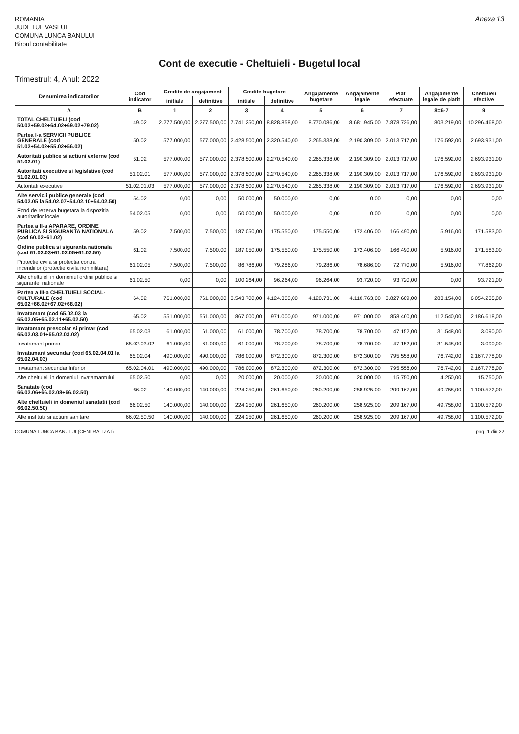ROMANIA
JUDETUL VASLUI
COMUNA LUNCA BANULUI
Biroul contabilitate
Anexa 13
Cont de executie - Cheltuieli - Bugetul local
Trimestrul: 4, Anul: 2022
| Denumirea indicatorilor | Cod indicator | Credite de angajament | | Credite bugetare | | Angajamente bugetare | Angajamente legale | Plati efectuate | Angajamente legale de platit | Cheltuieli efective |
| --- | --- | --- | --- | --- | --- | --- | --- | --- | --- | --- |
| | | initiale | definitive | initiale | definitive | | | | | |
| A | B | 1 | 2 | 3 | 4 | 5 | 6 | 7 | 8=6-7 | 9 |
| TOTAL CHELTUIELI (cod 50.02+59.02+64.02+69.02+79.02) | 49.02 | 2.277.500,00 | 2.277.500,00 | 7.741.250,00 | 8.828.858,00 | 8.770.086,00 | 8.681.945,00 | 7.878.726,00 | 803.219,00 | 10.296.468,00 |
| Partea I-a SERVICII PUBLICE GENERALE (cod 51.02+54.02+55.02+56.02) | 50.02 | 577.000,00 | 577.000,00 | 2.428.500,00 | 2.320.540,00 | 2.265.338,00 | 2.190.309,00 | 2.013.717,00 | 176.592,00 | 2.693.931,00 |
| Autoritati publice si actiuni externe (cod 51.02.01) | 51.02 | 577.000,00 | 577.000,00 | 2.378.500,00 | 2.270.540,00 | 2.265.338,00 | 2.190.309,00 | 2.013.717,00 | 176.592,00 | 2.693.931,00 |
| Autoritati executive si legislative (cod 51.02.01.03) | 51.02.01 | 577.000,00 | 577.000,00 | 2.378.500,00 | 2.270.540,00 | 2.265.338,00 | 2.190.309,00 | 2.013.717,00 | 176.592,00 | 2.693.931,00 |
| Autoritati executive | 51.02.01.03 | 577.000,00 | 577.000,00 | 2.378.500,00 | 2.270.540,00 | 2.265.338,00 | 2.190.309,00 | 2.013.717,00 | 176.592,00 | 2.693.931,00 |
| Alte servicii publice generale (cod 54.02.05 la 54.02.07+54.02.10+54.02.50) | 54.02 | 0,00 | 0,00 | 50.000,00 | 50.000,00 | 0,00 | 0,00 | 0,00 | 0,00 | 0,00 |
| Fond de rezerva bugetara la dispozitia autoritatilor locale | 54.02.05 | 0,00 | 0,00 | 50.000,00 | 50.000,00 | 0,00 | 0,00 | 0,00 | 0,00 | 0,00 |
| Partea a II-a APARARE, ORDINE PUBLICA SI SIGURANTA NATIONALA (cod 60.02+61.02) | 59.02 | 7.500,00 | 7.500,00 | 187.050,00 | 175.550,00 | 175.550,00 | 172.406,00 | 166.490,00 | 5.916,00 | 171.583,00 |
| Ordine publica si siguranta nationala (cod 61.02.03+61.02.05+61.02.50) | 61.02 | 7.500,00 | 7.500,00 | 187.050,00 | 175.550,00 | 175.550,00 | 172.406,00 | 166.490,00 | 5.916,00 | 171.583,00 |
| Protectie civila si protectia contra incendiilor (protectie civila nonmilitara) | 61.02.05 | 7.500,00 | 7.500,00 | 86.786,00 | 79.286,00 | 79.286,00 | 78.686,00 | 72.770,00 | 5.916,00 | 77.862,00 |
| Alte cheltuieli in domeniul ordinii publice si sigurantei nationale | 61.02.50 | 0,00 | 0,00 | 100.264,00 | 96.264,00 | 96.264,00 | 93.720,00 | 93.720,00 | 0,00 | 93.721,00 |
| Partea a III-a CHELTUIELI SOCIAL-CULTURALE (cod 65.02+66.02+67.02+68.02) | 64.02 | 761.000,00 | 761.000,00 | 3.543.700,00 | 4.124.300,00 | 4.120.731,00 | 4.110.763,00 | 3.827.609,00 | 283.154,00 | 6.054.235,00 |
| Invatamant (cod 65.02.03 la 65.02.05+65.02.11+65.02.50) | 65.02 | 551.000,00 | 551.000,00 | 867.000,00 | 971.000,00 | 971.000,00 | 971.000,00 | 858.460,00 | 112.540,00 | 2.186.618,00 |
| Invatamant prescolar si primar (cod 65.02.03.01+65.02.03.02) | 65.02.03 | 61.000,00 | 61.000,00 | 61.000,00 | 78.700,00 | 78.700,00 | 78.700,00 | 47.152,00 | 31.548,00 | 3.090,00 |
| Invatamant primar | 65.02.03.02 | 61.000,00 | 61.000,00 | 61.000,00 | 78.700,00 | 78.700,00 | 78.700,00 | 47.152,00 | 31.548,00 | 3.090,00 |
| Invatamant secundar (cod 65.02.04.01 la 65.02.04.03) | 65.02.04 | 490.000,00 | 490.000,00 | 786.000,00 | 872.300,00 | 872.300,00 | 872.300,00 | 795.558,00 | 76.742,00 | 2.167.778,00 |
| Invatamant secundar inferior | 65.02.04.01 | 490.000,00 | 490.000,00 | 786.000,00 | 872.300,00 | 872.300,00 | 872.300,00 | 795.558,00 | 76.742,00 | 2.167.778,00 |
| Alte cheltuieli in domeniul invatamantului | 65.02.50 | 0,00 | 0,00 | 20.000,00 | 20.000,00 | 20.000,00 | 20.000,00 | 15.750,00 | 4.250,00 | 15.750,00 |
| Sanatate (cod 66.02.06+66.02.08+66.02.50) | 66.02 | 140.000,00 | 140.000,00 | 224.250,00 | 261.650,00 | 260.200,00 | 258.925,00 | 209.167,00 | 49.758,00 | 1.100.572,00 |
| Alte cheltuieli in domeniul sanatatii (cod 66.02.50.50) | 66.02.50 | 140.000,00 | 140.000,00 | 224.250,00 | 261.650,00 | 260.200,00 | 258.925,00 | 209.167,00 | 49.758,00 | 1.100.572,00 |
| Alte institutii si actiuni sanitare | 66.02.50.50 | 140.000,00 | 140.000,00 | 224.250,00 | 261.650,00 | 260.200,00 | 258.925,00 | 209.167,00 | 49.758,00 | 1.100.572,00 |
COMUNA LUNCA BANULUI (CENTRALIZAT) pag. 1 din 22